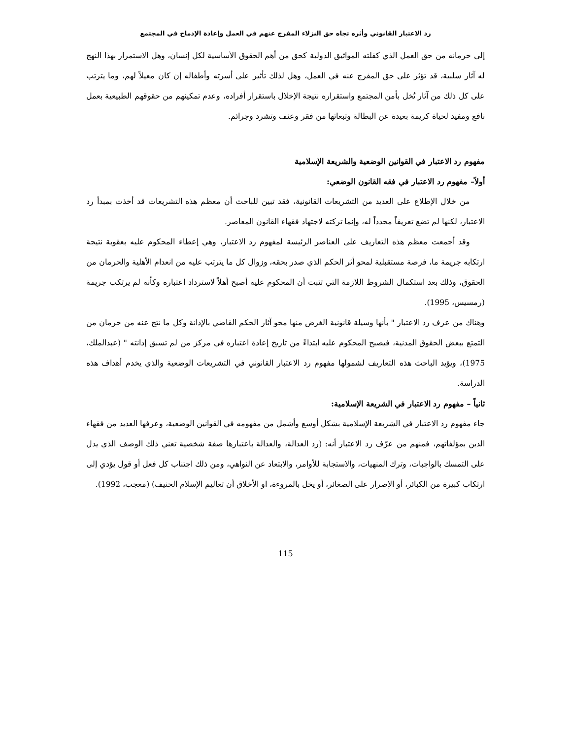رد الاعتبار القانوني وأثره تجاه حق النزلاء المفرج عنهم في العمل وإعادة الإدماج في المجتمع
إلى حرمانه من حق العمل الذي كفلته المواثيق الدولية كحق من أهم الحقوق الأساسية لكل إنسان، وهل الاستمرار بهذا النهج له آثار سلبية، قد تؤثر على حق المفرج عنه في العمل، وهل لذلك تأثير على أسرته وأطفاله إن كان معيلاً لهم، وما يترتب على كل ذلك من آثار تُخل بأمن المجتمع واستقراره نتيجة الإخلال باستقرار أفراده، وعدم تمكينهم من حقوقهم الطبيعية بعمل نافع ومفيد لحياة كريمة بعيدة عن البطالة وتبعاتها من فقر وعنف وتشرد وجرائم.
مفهوم رد الاعتبار في القوانين الوضعية والشريعة الإسلامية
أولاً– مفهوم رد الاعتبار في فقه القانون الوضعي:
من خلال الإطلاع على العديد من التشريعات القانونية، فقد تبين للباحث أن معظم هذه التشريعات قد أخذت بمبدأ رد الاعتبار، لكنها لم تضع تعريفاً محدداً له، وإنما تركته لاجتهاد فقهاء القانون المعاصر.
وقد أجمعت معظم هذه التعاريف على العناصر الرئيسة لمفهوم رد الاعتبار، وهي إعطاء المحكوم عليه بعقوبة نتيجة ارتكابه جريمة ما، فرصة مستقبلية لمحو أثر الحكم الذي صدر بحقه، وزوال كل ما يترتب عليه من انعدام الأهلية والحرمان من الحقوق، وذلك بعد استكمال الشروط اللازمة التي تثبت أن المحكوم عليه أصبح أهلاً لاسترداد اعتباره وكأنه لم يرتكب جريمة (رمسيس، 1995).
وهناك من عرف رد الاعتبار " بأنها وسيلة قانونية الغرض منها محو آثار الحكم القاضي بالإدانة وكل ما نتج عنه من حرمان من التمتع ببعض الحقوق المدنية، فيصبح المحكوم عليه ابتداءً من تاريخ إعادة اعتباره في مركز من لم تسبق إدانته " (عبدالملك، 1975)، ويؤيد الباحث هذه التعاريف لشمولها مفهوم رد الاعتبار القانوني في التشريعات الوضعية والذي يخدم أهداف هذه الدراسة.
ثانياً – مفهوم رد الاعتبار في الشريعة الإسلامية:
جاء مفهوم رد الاعتبار في الشريعة الإسلامية بشكل أوسع وأشمل من مفهومه في القوانين الوضعية، وعرفها العديد من فقهاء الدين بمؤلفاتهم، فمنهم من عرّف رد الاعتبار أنه: (رد العدالة، والعدالة باعتبارها صفة شخصية تعني ذلك الوصف الذي يدل على التمسك بالواجبات، وترك المنهيات، والاستجابة للأوامر، والابتعاد عن النواهي، ومن ذلك اجتناب كل فعل أو قول يؤدي إلى ارتكاب كبيرة من الكبائر، أو الإصرار على الصغائر، أو يخل بالمروءة، او الأخلاق أن تعاليم الإسلام الحنيف) (معجب، 1992).
115